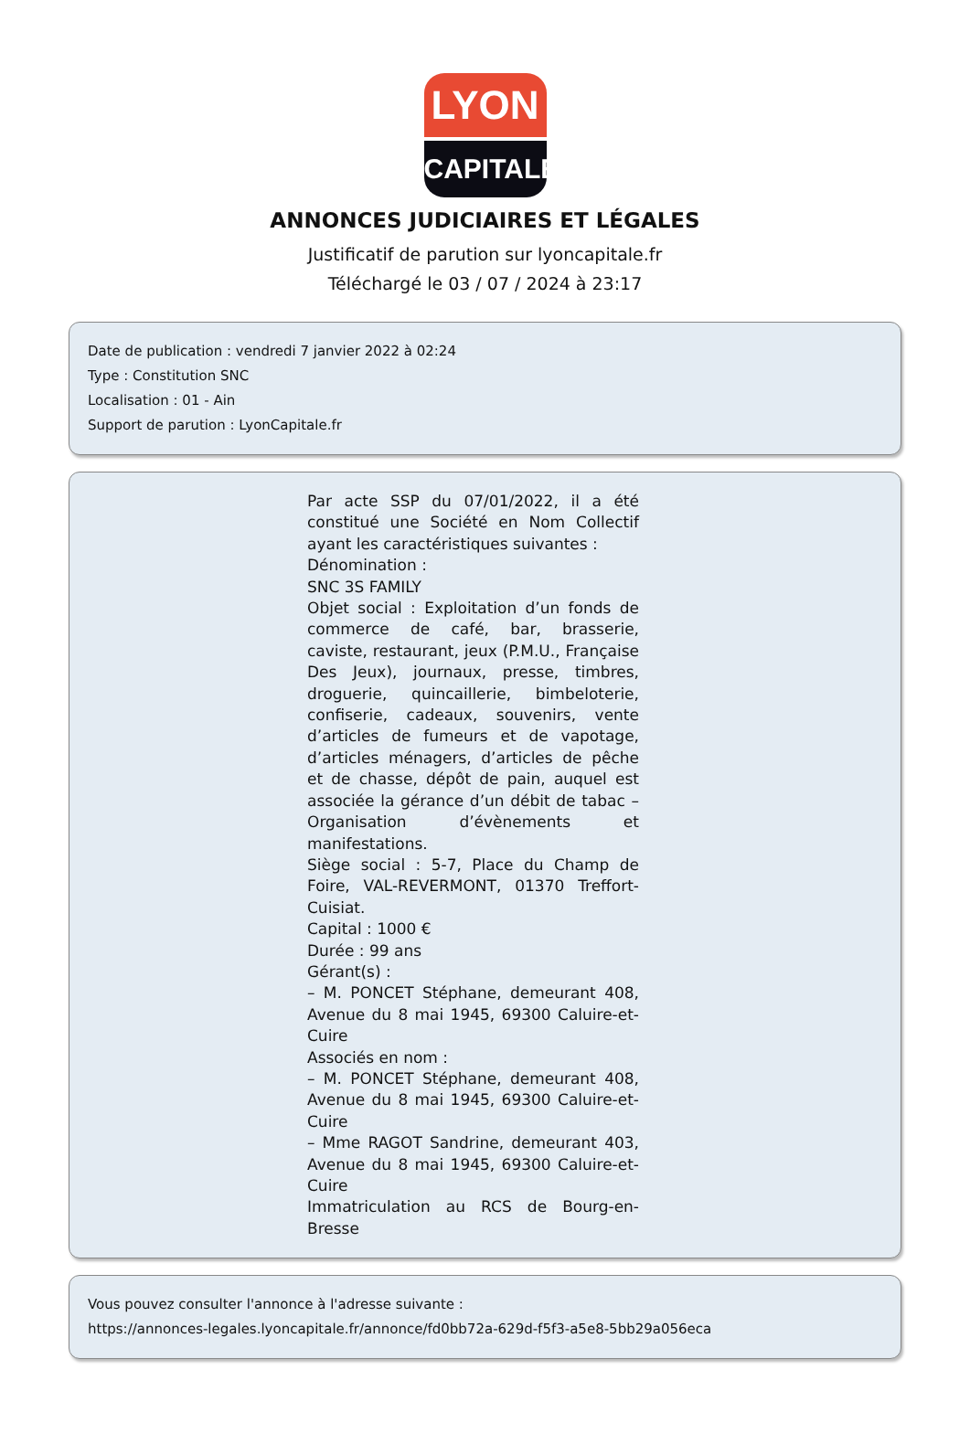LYON
CAPITALE
ANNONCES JUDICIAIRES ET LÉGALES
Justificatif de parution sur lyoncapitale.fr
Téléchargé le 03 / 07 / 2024 à 23:17
Date de publication : vendredi 7 janvier 2022 à 02:24
Type : Constitution SNC
Localisation : 01 - Ain
Support de parution : LyonCapitale.fr
Par acte SSP du 07/01/2022, il a été constitué une Société en Nom Collectif ayant les caractéristiques suivantes :
Dénomination :
SNC 3S FAMILY
Objet social : Exploitation d’un fonds de commerce de café, bar, brasserie, caviste, restaurant, jeux (P.M.U., Française Des Jeux), journaux, presse, timbres, droguerie, quincaillerie, bimbeloterie, confiserie, cadeaux, souvenirs, vente d’articles de fumeurs et de vapotage, d’articles ménagers, d’articles de pêche et de chasse, dépôt de pain, auquel est associée la gérance d’un débit de tabac – Organisation d’évènements et manifestations.
Siège social : 5-7, Place du Champ de Foire, VAL-REVERMONT, 01370 Treffort-Cuisiat.
Capital : 1000 €
Durée : 99 ans
Gérant(s) :
– M. PONCET Stéphane, demeurant 408, Avenue du 8 mai 1945, 69300 Caluire-et-Cuire
Associés en nom :
– M. PONCET Stéphane, demeurant 408, Avenue du 8 mai 1945, 69300 Caluire-et-Cuire
– Mme RAGOT Sandrine, demeurant 403, Avenue du 8 mai 1945, 69300 Caluire-et-Cuire
Immatriculation au RCS de Bourg-en-Bresse
Vous pouvez consulter l'annonce à l'adresse suivante :
https://annonces-legales.lyoncapitale.fr/annonce/fd0bb72a-629d-f5f3-a5e8-5bb29a056eca